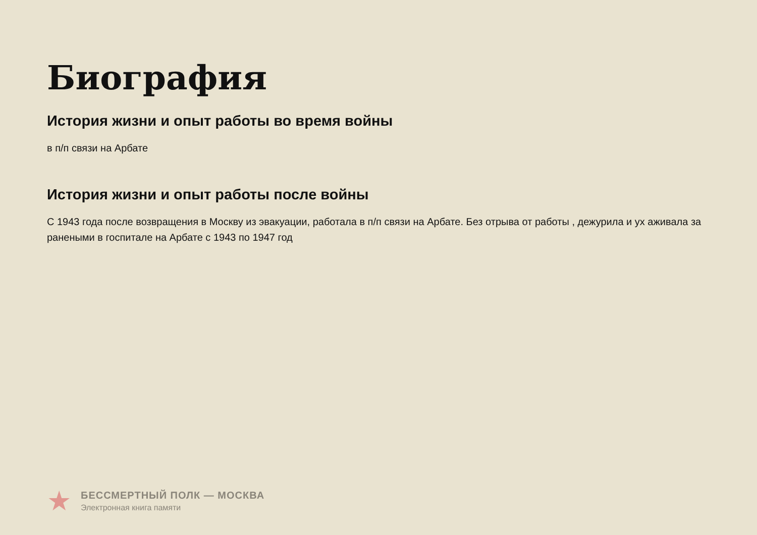Биография
История жизни и опыт работы во время войны
в п/п связи на Арбате
История жизни и опыт работы после войны
С 1943 года после возвращения в Москву из эвакуации, работала в п/п связи на Арбате. Без отрыва от работы , дежурила и ух аживала за ранеными в госпитале на Арбате с 1943 по 1947 год
★
БЕССМЕРТНЫЙ ПОЛК — МОСКВА
Электронная книга памяти